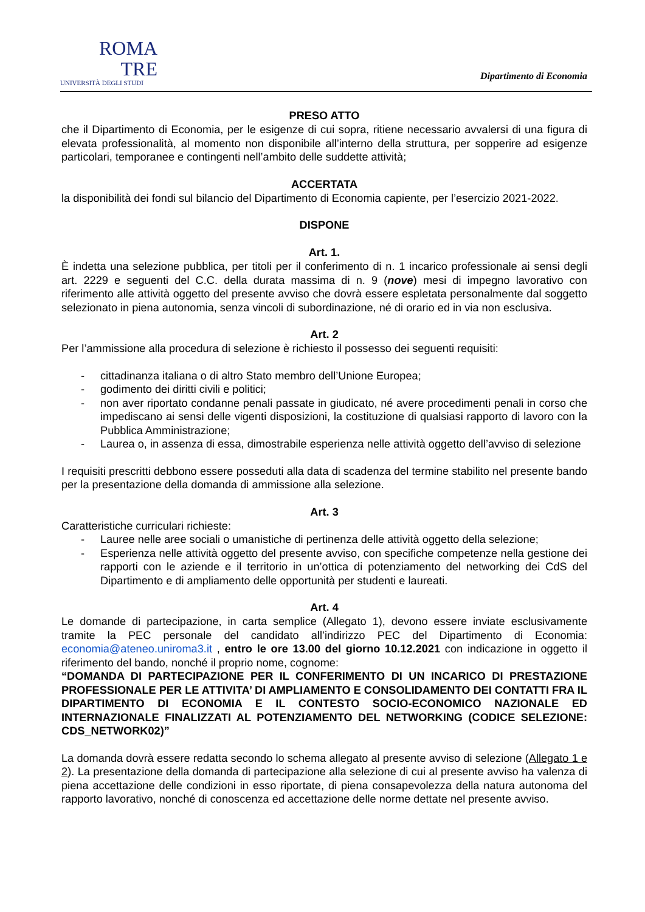ROMA
TRE
UNIVERSITÀ DEGLI STUDI
Dipartimento di Economia
PRESO ATTO
che il Dipartimento di Economia, per le esigenze di cui sopra, ritiene necessario avvalersi di una figura di elevata professionalità, al momento non disponibile all’interno della struttura, per sopperire ad esigenze particolari, temporanee e contingenti nell’ambito delle suddette attività;
ACCERTATA
la disponibilità dei fondi sul bilancio del Dipartimento di Economia capiente, per l’esercizio 2021-2022.
DISPONE
Art. 1.
È indetta una selezione pubblica, per titoli per il conferimento di n. 1 incarico professionale ai sensi degli art. 2229 e seguenti del C.C. della durata massima di n. 9 (nove) mesi di impegno lavorativo con riferimento alle attività oggetto del presente avviso che dovrà essere espletata personalmente dal soggetto selezionato in piena autonomia, senza vincoli di subordinazione, né di orario ed in via non esclusiva.
Art. 2
Per l’ammissione alla procedura di selezione è richiesto il possesso dei seguenti requisiti:
- cittadinanza italiana o di altro Stato membro dell’Unione Europea;
- godimento dei diritti civili e politici;
- non aver riportato condanne penali passate in giudicato, né avere procedimenti penali in corso che impediscano ai sensi delle vigenti disposizioni, la costituzione di qualsiasi rapporto di lavoro con la Pubblica Amministrazione;
- Laurea o, in assenza di essa, dimostrabile esperienza nelle attività oggetto dell’avviso di selezione
I requisiti prescritti debbono essere posseduti alla data di scadenza del termine stabilito nel presente bando per la presentazione della domanda di ammissione alla selezione.
Art. 3
Caratteristiche curriculari richieste:
- Lauree nelle aree sociali o umanistiche di pertinenza delle attività oggetto della selezione;
- Esperienza nelle attività oggetto del presente avviso, con specifiche competenze nella gestione dei rapporti con le aziende e il territorio in un’ottica di potenziamento del networking dei CdS del Dipartimento e di ampliamento delle opportunità per studenti e laureati.
Art. 4
Le domande di partecipazione, in carta semplice (Allegato 1), devono essere inviate esclusivamente tramite la PEC personale del candidato all’indirizzo PEC del Dipartimento di Economia: economia@ateneo.uniroma3.it , entro le ore 13.00 del giorno 10.12.2021 con indicazione in oggetto il riferimento del bando, nonché il proprio nome, cognome:
“DOMANDA DI PARTECIPAZIONE PER IL CONFERIMENTO DI UN INCARICO DI PRESTAZIONE PROFESSIONALE PER LE ATTIVITA’ DI AMPLIAMENTO E CONSOLIDAMENTO DEI CONTATTI FRA IL DIPARTIMENTO DI ECONOMIA E IL CONTESTO SOCIO-ECONOMICO NAZIONALE ED INTERNAZIONALE FINALIZZATI AL POTENZIAMENTO DEL NETWORKING (CODICE SELEZIONE: CDS_NETWORK02)”
La domanda dovrà essere redatta secondo lo schema allegato al presente avviso di selezione (Allegato 1 e 2). La presentazione della domanda di partecipazione alla selezione di cui al presente avviso ha valenza di piena accettazione delle condizioni in esso riportate, di piena consapevolezza della natura autonoma del rapporto lavorativo, nonché di conoscenza ed accettazione delle norme dettate nel presente avviso.